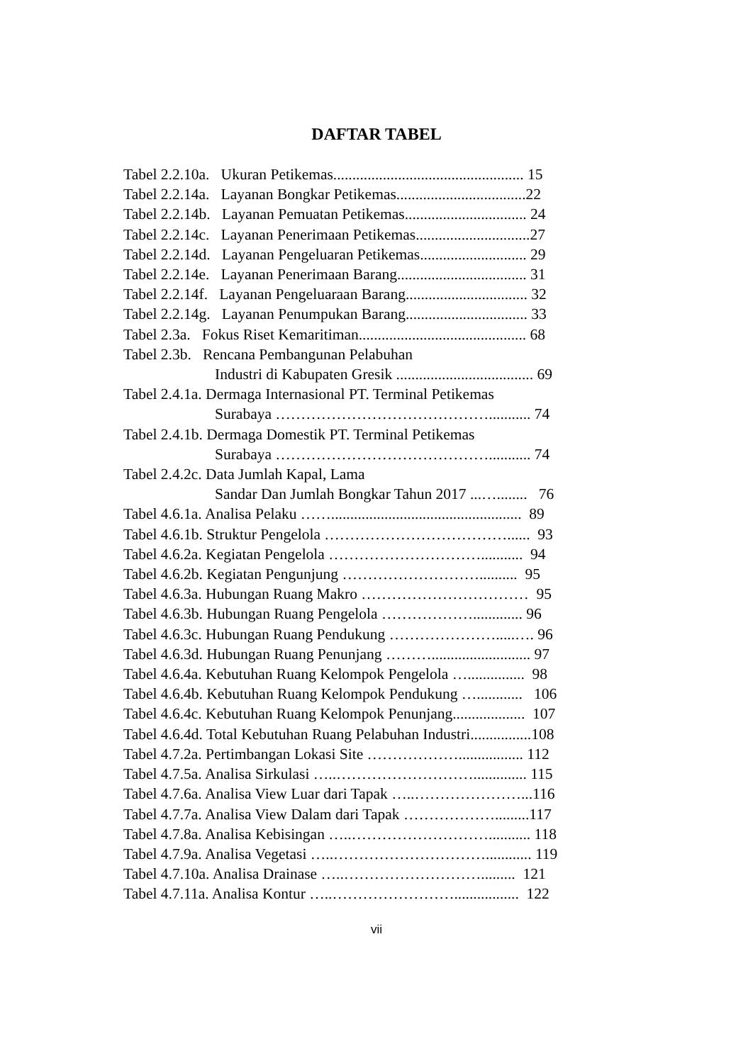DAFTAR TABEL
Tabel 2.2.10a. Ukuran Petikemas.................................................. 15
Tabel 2.2.14a. Layanan Bongkar Petikemas..................................22
Tabel 2.2.14b. Layanan Pemuatan Petikemas................................ 24
Tabel 2.2.14c. Layanan Penerimaan Petikemas..............................27
Tabel 2.2.14d. Layanan Pengeluaran Petikemas............................ 29
Tabel 2.2.14e. Layanan Penerimaan Barang.................................. 31
Tabel 2.2.14f. Layanan Pengeluaraan Barang................................ 32
Tabel 2.2.14g. Layanan Penumpukan Barang................................ 33
Tabel 2.3a. Fokus Riset Kemaritiman............................................ 68
Tabel 2.3b. Rencana Pembangunan Pelabuhan
Industri di Kabupaten Gresik .................................... 69
Tabel 2.4.1a. Dermaga Internasional PT. Terminal Petikemas
Surabaya ……………………………………........... 74
Tabel 2.4.1b. Dermaga Domestik PT. Terminal Petikemas
Surabaya ……………………………………........... 74
Tabel 2.4.2c. Data Jumlah Kapal, Lama
Sandar Dan Jumlah Bongkar Tahun 2017 ...…........ 76
Tabel 4.6.1a. Analisa Pelaku …….................................................. 89
Tabel 4.6.1b. Struktur Pengelola ………………………………...... 93
Tabel 4.6.2a. Kegiatan Pengelola …………………………........... 94
Tabel 4.6.2b. Kegiatan Pengunjung ……………………….......... 95
Tabel 4.6.3a. Hubungan Ruang Makro …………………………… 95
Tabel 4.6.3b. Hubungan Ruang Pengelola ………………............. 96
Tabel 4.6.3c. Hubungan Ruang Pendukung ………………….....…. 96
Tabel 4.6.3d. Hubungan Ruang Penunjang ……….......................... 97
Tabel 4.6.4a. Kebutuhan Ruang Kelompok Pengelola …............... 98
Tabel 4.6.4b. Kebutuhan Ruang Kelompok Pendukung …............ 106
Tabel 4.6.4c. Kebutuhan Ruang Kelompok Penunjang................... 107
Tabel 4.6.4d. Total Kebutuhan Ruang Pelabuhan Industri................108
Tabel 4.7.2a. Pertimbangan Lokasi Site ………………................. 112
Tabel 4.7.5a. Analisa Sirkulasi …..……………………….............. 115
Tabel 4.7.6a. Analisa View Luar dari Tapak …..…………………...116
Tabel 4.7.7a. Analisa View Dalam dari Tapak ……………….........117
Tabel 4.7.8a. Analisa Kebisingan …..………………………........... 118
Tabel 4.7.9a. Analisa Vegetasi …..…………………………............ 119
Tabel 4.7.10a. Analisa Drainase …..………………………......... 121
Tabel 4.7.11a. Analisa Kontur …..……………………................. 122
vii